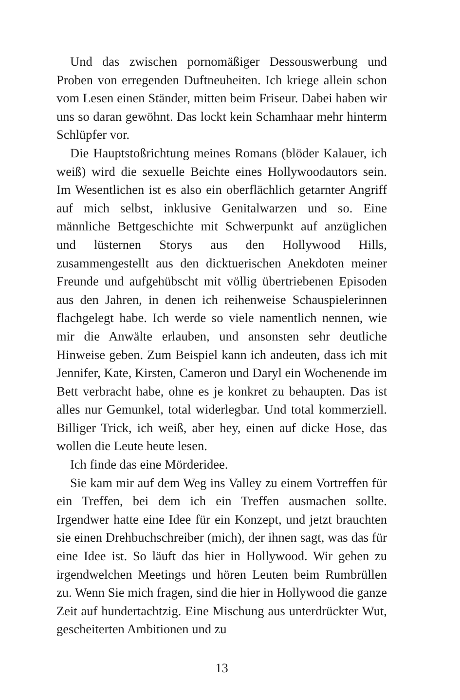Und das zwischen pornomäßiger Dessouswerbung und Proben von erregenden Duftneuheiten. Ich kriege allein schon vom Lesen einen Ständer, mitten beim Friseur. Dabei haben wir uns so daran gewöhnt. Das lockt kein Schamhaar mehr hinterm Schlüpfer vor.
Die Hauptstoßrichtung meines Romans (blöder Kalauer, ich weiß) wird die sexuelle Beichte eines Hollywoodautors sein. Im Wesentlichen ist es also ein oberflächlich getarnter Angriff auf mich selbst, inklusive Genitalwarzen und so. Eine männliche Bettgeschichte mit Schwerpunkt auf anzüglichen und lüsternen Storys aus den Hollywood Hills, zusammengestellt aus den dicktuerischen Anekdoten meiner Freunde und aufgehübscht mit völlig übertriebenen Episoden aus den Jahren, in denen ich reihenweise Schauspielerinnen flachgelegt habe. Ich werde so viele namentlich nennen, wie mir die Anwälte erlauben, und ansonsten sehr deutliche Hinweise geben. Zum Beispiel kann ich andeuten, dass ich mit Jennifer, Kate, Kirsten, Cameron und Daryl ein Wochenende im Bett verbracht habe, ohne es je konkret zu behaupten. Das ist alles nur Gemunkel, total widerlegbar. Und total kommerziell. Billiger Trick, ich weiß, aber hey, einen auf dicke Hose, das wollen die Leute heute lesen.
Ich finde das eine Mörderidee.
Sie kam mir auf dem Weg ins Valley zu einem Vortreffen für ein Treffen, bei dem ich ein Treffen ausmachen sollte. Irgendwer hatte eine Idee für ein Konzept, und jetzt brauchten sie einen Drehbuchschreiber (mich), der ihnen sagt, was das für eine Idee ist. So läuft das hier in Hollywood. Wir gehen zu irgendwelchen Meetings und hören Leuten beim Rumbrüllen zu. Wenn Sie mich fragen, sind die hier in Hollywood die ganze Zeit auf hundertachtzig. Eine Mischung aus unterdrückter Wut, gescheiterten Ambitionen und zu
13